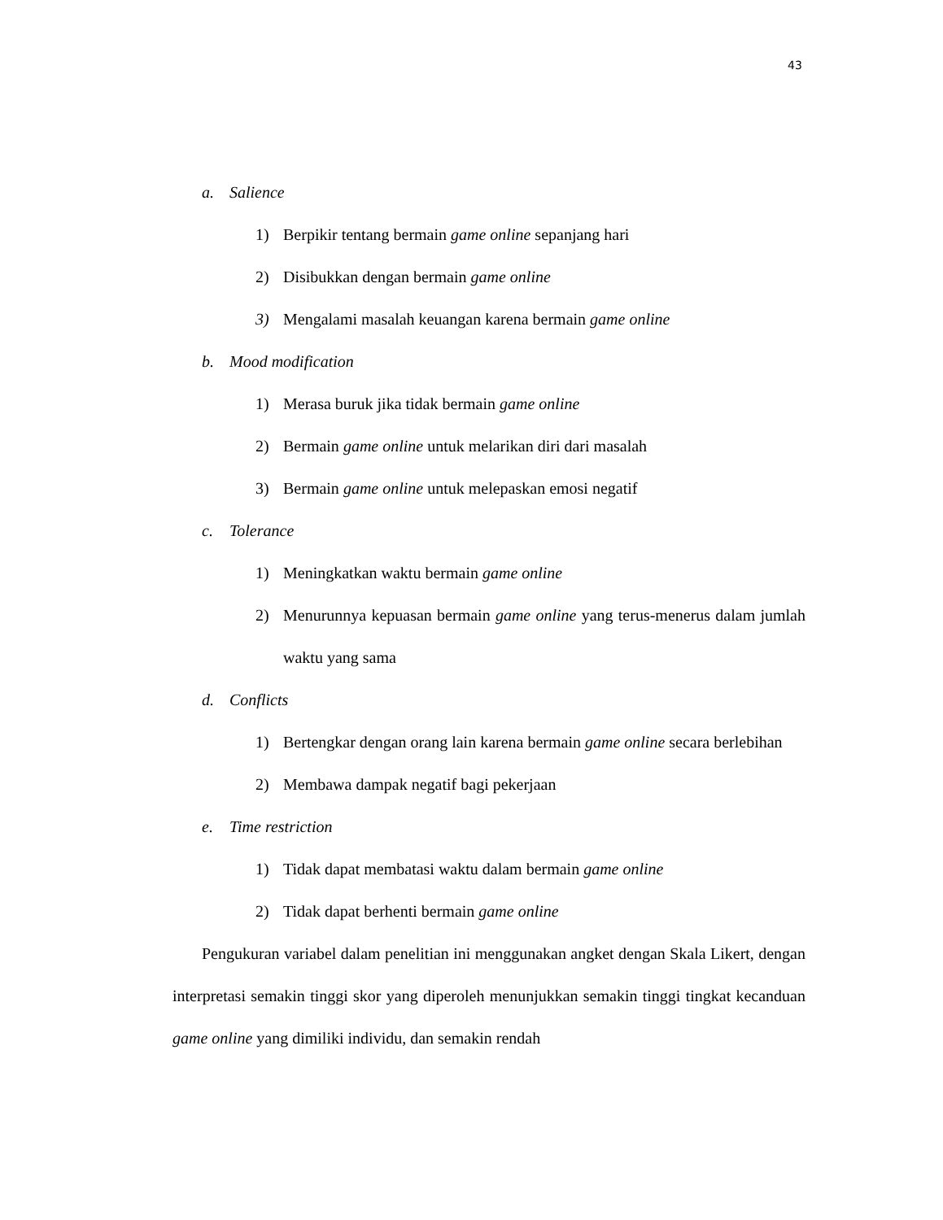43
a. Salience
1) Berpikir tentang bermain game online sepanjang hari
2) Disibukkan dengan bermain game online
3) Mengalami masalah keuangan karena bermain game online
b. Mood modification
1) Merasa buruk jika tidak bermain game online
2) Bermain game online untuk melarikan diri dari masalah
3) Bermain game online untuk melepaskan emosi negatif
c. Tolerance
1) Meningkatkan waktu bermain game online
2) Menurunnya kepuasan bermain game online yang terus-menerus dalam jumlah waktu yang sama
d. Conflicts
1) Bertengkar dengan orang lain karena bermain game online secara berlebihan
2) Membawa dampak negatif bagi pekerjaan
e. Time restriction
1) Tidak dapat membatasi waktu dalam bermain game online
2) Tidak dapat berhenti bermain game online
Pengukuran variabel dalam penelitian ini menggunakan angket dengan Skala Likert, dengan interpretasi semakin tinggi skor yang diperoleh menunjukkan semakin tinggi tingkat kecanduan game online yang dimiliki individu, dan semakin rendah